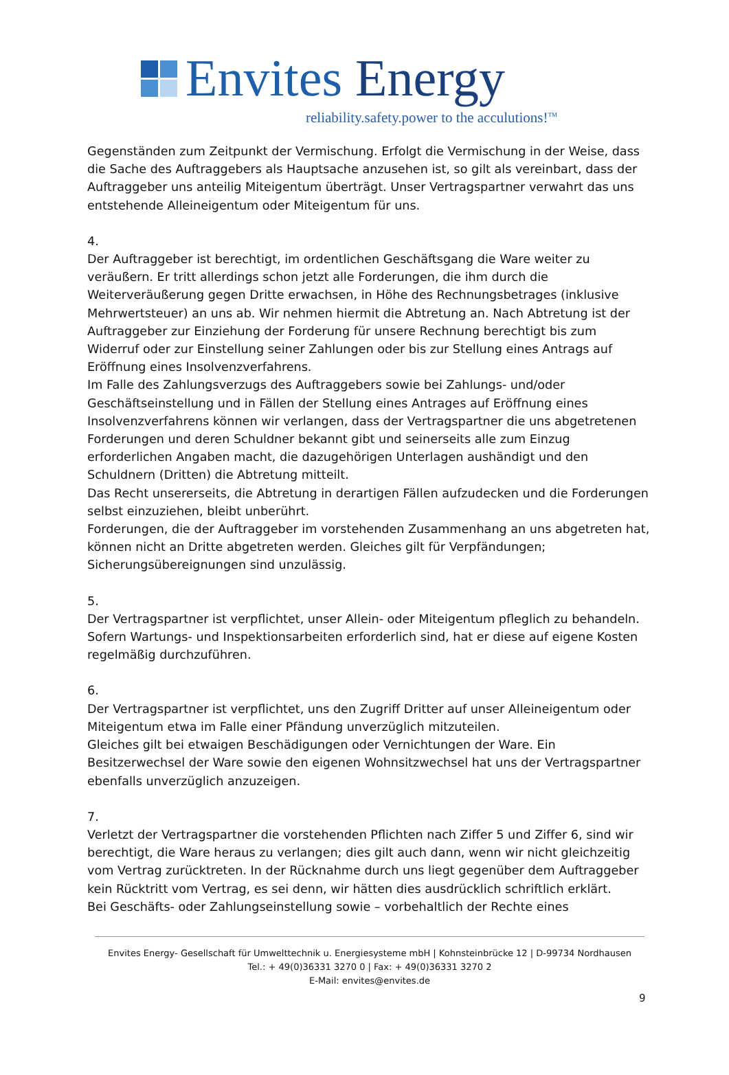Envites Energy
reliability.safety.power to the acculutions!<sup>TM</sup>
Gegenständen zum Zeitpunkt der Vermischung. Erfolgt die Vermischung in der Weise, dass die Sache des Auftraggebers als Hauptsache anzusehen ist, so gilt als vereinbart, dass der Auftraggeber uns anteilig Miteigentum überträgt. Unser Vertragspartner verwahrt das uns entstehende Alleineigentum oder Miteigentum für uns.
4.
Der Auftraggeber ist berechtigt, im ordentlichen Geschäftsgang die Ware weiter zu veräußern. Er tritt allerdings schon jetzt alle Forderungen, die ihm durch die Weiterveräußerung gegen Dritte erwachsen, in Höhe des Rechnungsbetrages (inklusive Mehrwertsteuer) an uns ab. Wir nehmen hiermit die Abtretung an. Nach Abtretung ist der Auftraggeber zur Einziehung der Forderung für unsere Rechnung berechtigt bis zum Widerruf oder zur Einstellung seiner Zahlungen oder bis zur Stellung eines Antrags auf Eröffnung eines Insolvenzverfahrens.
Im Falle des Zahlungsverzugs des Auftraggebers sowie bei Zahlungs- und/oder Geschäftseinstellung und in Fällen der Stellung eines Antrages auf Eröffnung eines Insolvenzverfahrens können wir verlangen, dass der Vertragspartner die uns abgetretenen Forderungen und deren Schuldner bekannt gibt und seinerseits alle zum Einzug erforderlichen Angaben macht, die dazugehörigen Unterlagen aushändigt und den Schuldnern (Dritten) die Abtretung mitteilt.
Das Recht unsererseits, die Abtretung in derartigen Fällen aufzudecken und die Forderungen selbst einzuziehen, bleibt unberührt.
Forderungen, die der Auftraggeber im vorstehenden Zusammenhang an uns abgetreten hat, können nicht an Dritte abgetreten werden. Gleiches gilt für Verpfändungen; Sicherungsübereignungen sind unzulässig.
5.
Der Vertragspartner ist verpflichtet, unser Allein- oder Miteigentum pfleglich zu behandeln. Sofern Wartungs- und Inspektionsarbeiten erforderlich sind, hat er diese auf eigene Kosten regelmäßig durchzuführen.
6.
Der Vertragspartner ist verpflichtet, uns den Zugriff Dritter auf unser Alleineigentum oder Miteigentum etwa im Falle einer Pfändung unverzüglich mitzuteilen.
Gleiches gilt bei etwaigen Beschädigungen oder Vernichtungen der Ware. Ein Besitzerwechsel der Ware sowie den eigenen Wohnsitzwechsel hat uns der Vertragspartner ebenfalls unverzüglich anzuzeigen.
7.
Verletzt der Vertragspartner die vorstehenden Pflichten nach Ziffer 5 und Ziffer 6, sind wir berechtigt, die Ware heraus zu verlangen; dies gilt auch dann, wenn wir nicht gleichzeitig vom Vertrag zurücktreten. In der Rücknahme durch uns liegt gegenüber dem Auftraggeber kein Rücktritt vom Vertrag, es sei denn, wir hätten dies ausdrücklich schriftlich erklärt.
Bei Geschäfts- oder Zahlungseinstellung sowie – vorbehaltlich der Rechte eines
Envites Energy- Gesellschaft für Umwelttechnik u. Energiesysteme mbH | Kohnsteinbrücke 12 | D-99734 Nordhausen
Tel.: + 49(0)36331 3270 0 | Fax: + 49(0)36331 3270 2
E-Mail: envites@envites.de
9